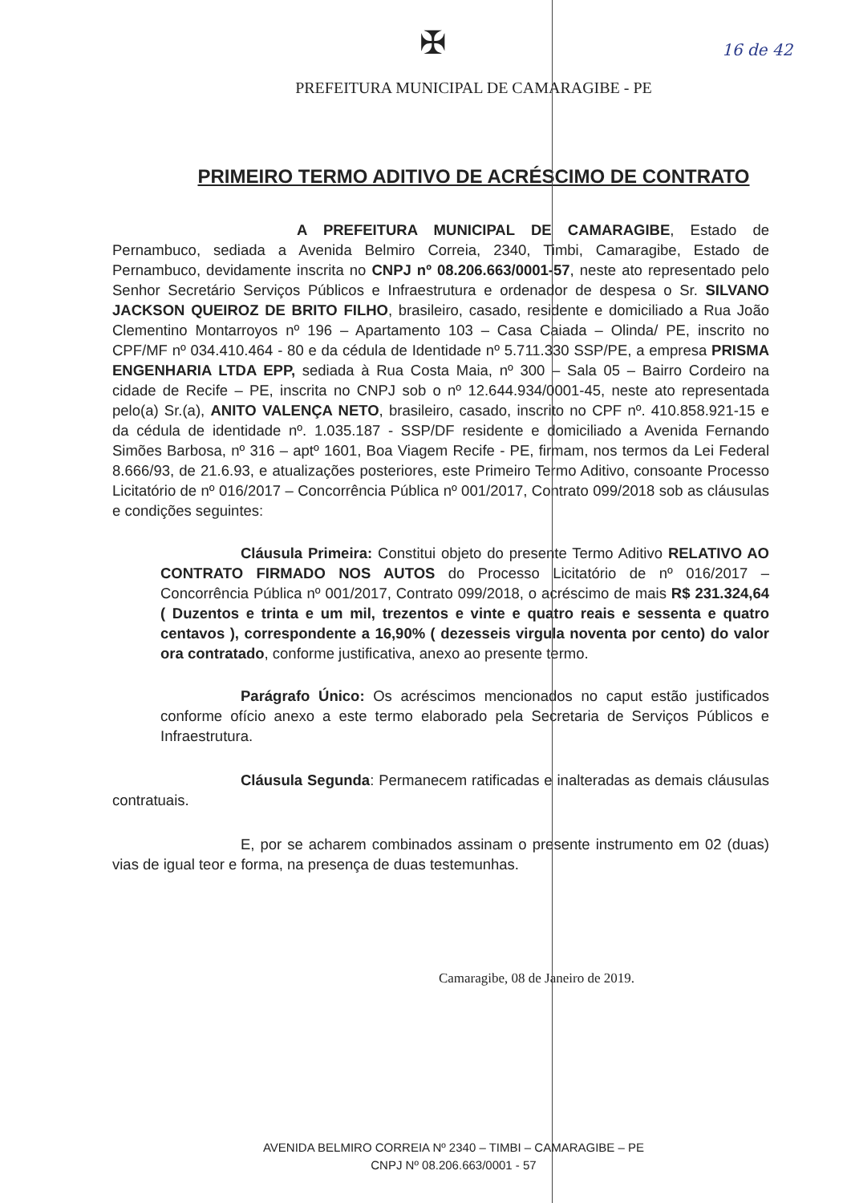16 de 42
✠
PREFEITURA MUNICIPAL DE CAMARAGIBE - PE
PRIMEIRO TERMO ADITIVO DE ACRÉSCIMO DE CONTRATO
A PREFEITURA MUNICIPAL DE CAMARAGIBE, Estado de Pernambuco, sediada a Avenida Belmiro Correia, 2340, Timbi, Camaragibe, Estado de Pernambuco, devidamente inscrita no CNPJ nº 08.206.663/0001-57, neste ato representado pelo Senhor Secretário Serviços Públicos e Infraestrutura e ordenador de despesa o Sr. SILVANO JACKSON QUEIROZ DE BRITO FILHO, brasileiro, casado, residente e domiciliado a Rua João Clementino Montarroyos nº 196 – Apartamento 103 – Casa Caiada – Olinda/ PE, inscrito no CPF/MF nº 034.410.464 - 80 e da cédula de Identidade nº 5.711.330 SSP/PE, a empresa PRISMA ENGENHARIA LTDA EPP, sediada à Rua Costa Maia, nº 300 – Sala 05 – Bairro Cordeiro na cidade de Recife – PE, inscrita no CNPJ sob o nº 12.644.934/0001-45, neste ato representada pelo(a) Sr.(a), ANITO VALENÇA NETO, brasileiro, casado, inscrito no CPF nº. 410.858.921-15 e da cédula de identidade nº. 1.035.187 - SSP/DF residente e domiciliado a Avenida Fernando Simões Barbosa, nº 316 – aptº 1601, Boa Viagem Recife - PE, firmam, nos termos da Lei Federal 8.666/93, de 21.6.93, e atualizações posteriores, este Primeiro Termo Aditivo, consoante Processo Licitatório de nº 016/2017 – Concorrência Pública nº 001/2017, Contrato 099/2018 sob as cláusulas e condições seguintes:
Cláusula Primeira: Constitui objeto do presente Termo Aditivo RELATIVO AO CONTRATO FIRMADO NOS AUTOS do Processo Licitatório de nº 016/2017 – Concorrência Pública nº 001/2017, Contrato 099/2018, o acréscimo de mais R$ 231.324,64 ( Duzentos e trinta e um mil, trezentos e vinte e quatro reais e sessenta e quatro centavos ), correspondente a 16,90% ( dezesseis virgula noventa por cento) do valor ora contratado, conforme justificativa, anexo ao presente termo.
Parágrafo Único: Os acréscimos mencionados no caput estão justificados conforme ofício anexo a este termo elaborado pela Secretaria de Serviços Públicos e Infraestrutura.
Cláusula Segunda: Permanecem ratificadas e inalteradas as demais cláusulas contratuais.
E, por se acharem combinados assinam o presente instrumento em 02 (duas) vias de igual teor e forma, na presença de duas testemunhas.
Camaragibe, 08 de Janeiro de 2019.
AVENIDA BELMIRO CORREIA Nº 2340 – TIMBI – CAMARAGIBE – PE
CNPJ Nº 08.206.663/0001 - 57